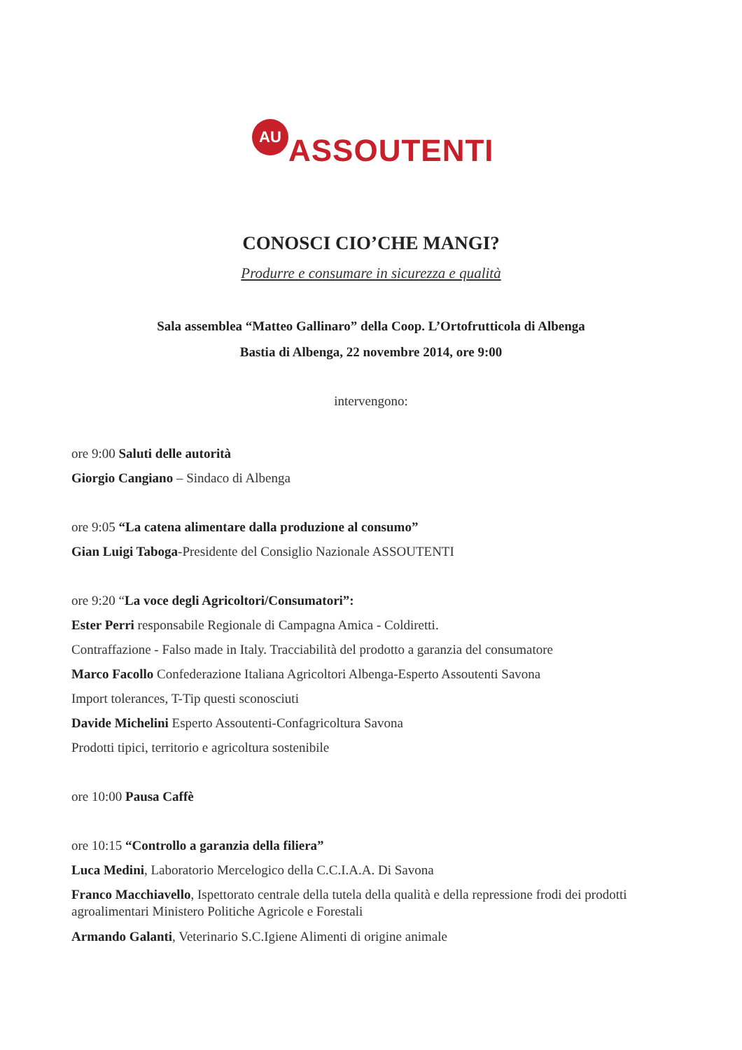AU
ASSOUTENTI
CONOSCI CIO’CHE MANGI?
Produrre e consumare in sicurezza e qualità
Sala assemblea “Matteo Gallinaro” della Coop. L’Ortofrutticola di Albenga
Bastia di Albenga, 22 novembre 2014, ore 9:00
intervengono:
ore 9:00 Saluti delle autorità
Giorgio Cangiano – Sindaco di Albenga
ore 9:05 “La catena alimentare dalla produzione al consumo”
Gian Luigi Taboga-Presidente del Consiglio Nazionale ASSOUTENTI
ore 9:20 “La voce degli Agricoltori/Consumatori”:
Ester Perri responsabile Regionale di Campagna Amica - Coldiretti.
Contraffazione - Falso made in Italy. Tracciabilità del prodotto a garanzia del consumatore
Marco Facollo Confederazione Italiana Agricoltori Albenga-Esperto Assoutenti Savona
Import tolerances, T-Tip questi sconosciuti
Davide Michelini Esperto Assoutenti-Confagricoltura Savona
Prodotti tipici, territorio e agricoltura sostenibile
ore 10:00 Pausa Caffè
ore 10:15 “Controllo a garanzia della filiera”
Luca Medini, Laboratorio Mercelogico della C.C.I.A.A. Di Savona
Franco Macchiavello, Ispettorato centrale della tutela della qualità e della repressione frodi dei prodotti agroalimentari Ministero Politiche Agricole e Forestali
Armando Galanti, Veterinario S.C.Igiene Alimenti di origine animale